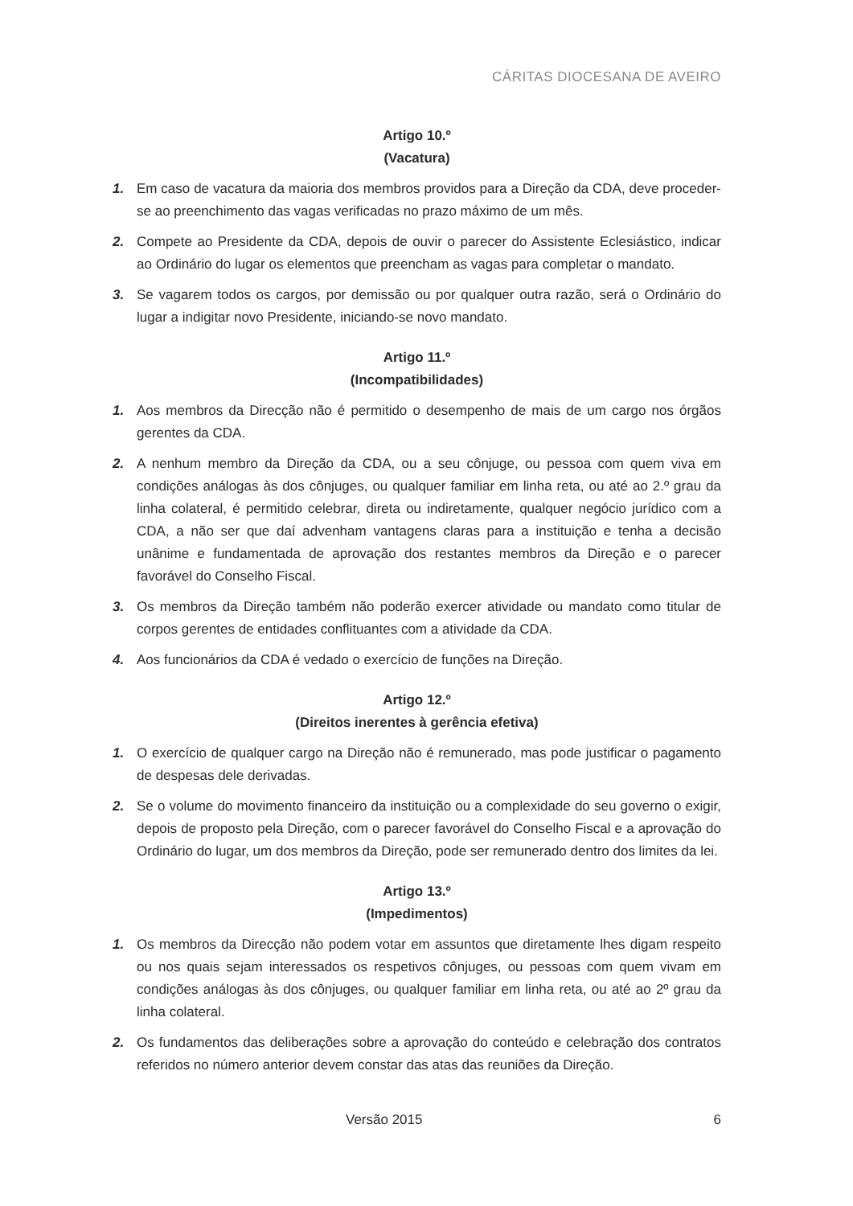CÁRITAS DIOCESANA DE AVEIRO
Artigo 10.º
(Vacatura)
1. Em caso de vacatura da maioria dos membros providos para a Direção da CDA, deve proceder-se ao preenchimento das vagas verificadas no prazo máximo de um mês.
2. Compete ao Presidente da CDA, depois de ouvir o parecer do Assistente Eclesiástico, indicar ao Ordinário do lugar os elementos que preencham as vagas para completar o mandato.
3. Se vagarem todos os cargos, por demissão ou por qualquer outra razão, será o Ordinário do lugar a indigitar novo Presidente, iniciando-se novo mandato.
Artigo 11.º
(Incompatibilidades)
1. Aos membros da Direcção não é permitido o desempenho de mais de um cargo nos órgãos gerentes da CDA.
2. A nenhum membro da Direção da CDA, ou a seu cônjuge, ou pessoa com quem viva em condições análogas às dos cônjuges, ou qualquer familiar em linha reta, ou até ao 2.º grau da linha colateral, é permitido celebrar, direta ou indiretamente, qualquer negócio jurídico com a CDA, a não ser que daí advenham vantagens claras para a instituição e tenha a decisão unânime e fundamentada de aprovação dos restantes membros da Direção e o parecer favorável do Conselho Fiscal.
3. Os membros da Direção também não poderão exercer atividade ou mandato como titular de corpos gerentes de entidades conflituantes com a atividade da CDA.
4. Aos funcionários da CDA é vedado o exercício de funções na Direção.
Artigo 12.º
(Direitos inerentes à gerência efetiva)
1. O exercício de qualquer cargo na Direção não é remunerado, mas pode justificar o pagamento de despesas dele derivadas.
2. Se o volume do movimento financeiro da instituição ou a complexidade do seu governo o exigir, depois de proposto pela Direção, com o parecer favorável do Conselho Fiscal e a aprovação do Ordinário do lugar, um dos membros da Direção, pode ser remunerado dentro dos limites da lei.
Artigo 13.º
(Impedimentos)
1. Os membros da Direcção não podem votar em assuntos que diretamente lhes digam respeito ou nos quais sejam interessados os respetivos cônjuges, ou pessoas com quem vivam em condições análogas às dos cônjuges, ou qualquer familiar em linha reta, ou até ao 2º grau da linha colateral.
2. Os fundamentos das deliberações sobre a aprovação do conteúdo e celebração dos contratos referidos no número anterior devem constar das atas das reuniões da Direção.
Versão 2015 6